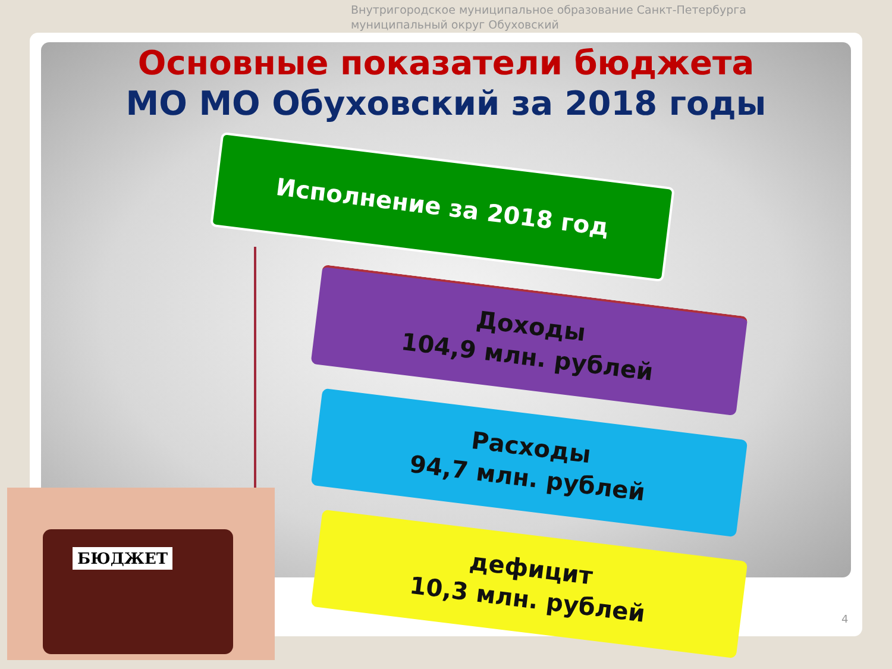Внутригородское муниципальное образование Санкт-Петербурга
муниципальный округ Обуховский
Основные показатели бюджета
МО МО Обуховский за 2018 годы
Исполнение за 2018 год
Доходы
104,9 млн. рублей
Расходы
94,7 млн. рублей
дефицит
10,3 млн. рублей
БЮДЖЕТ
4